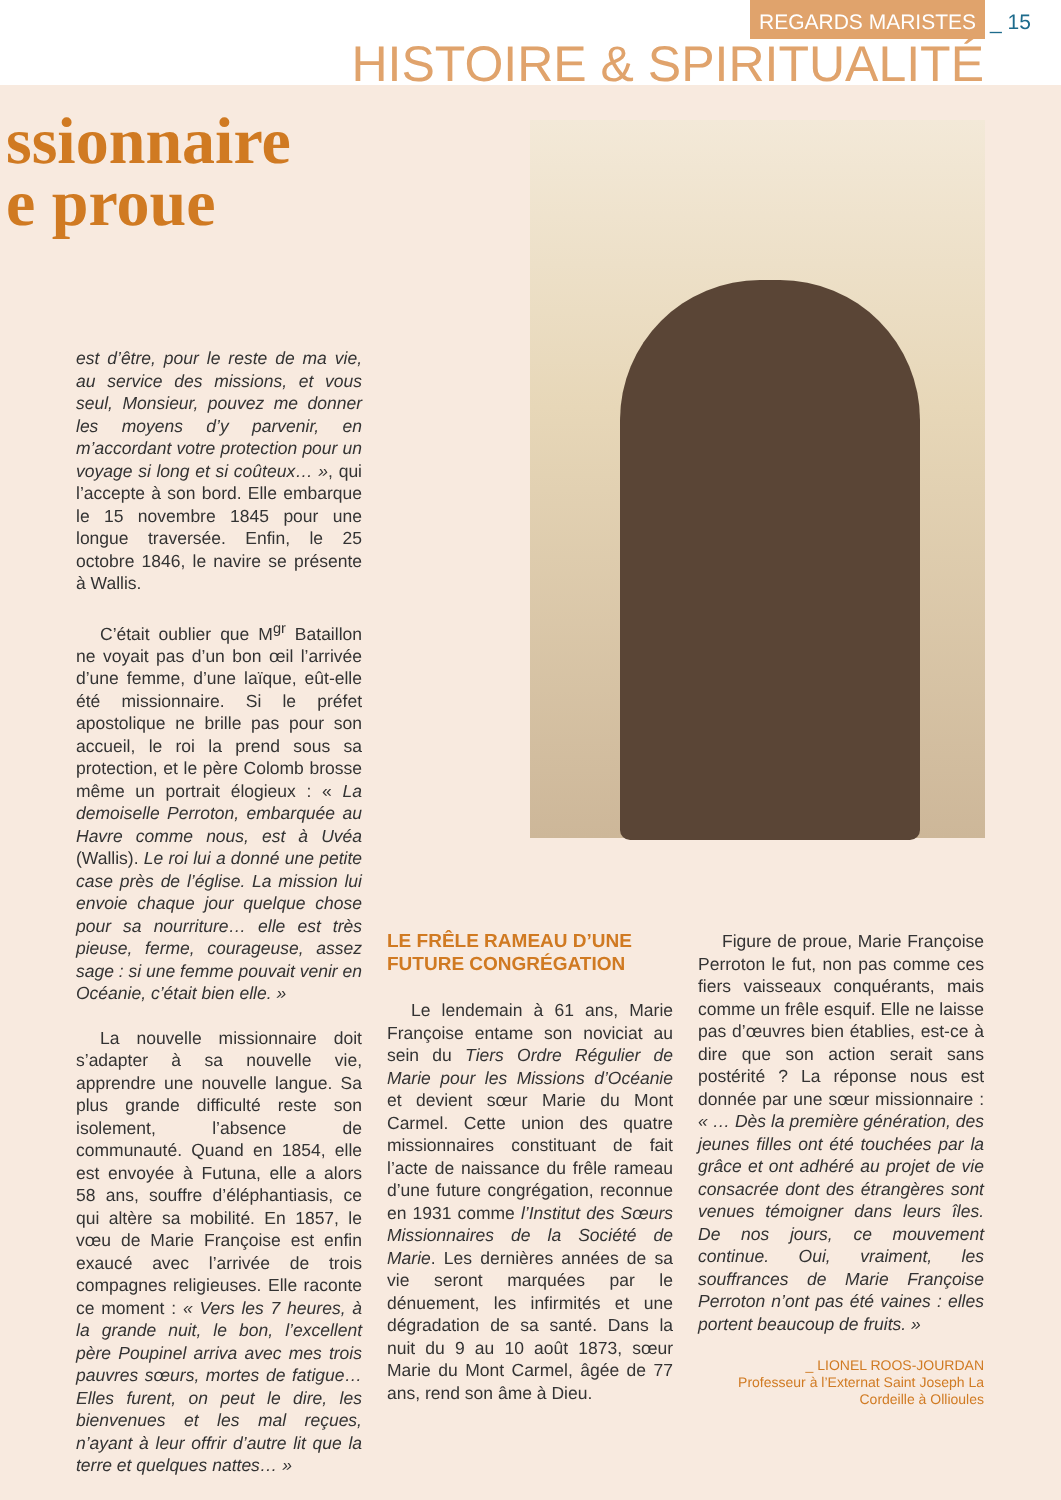REGARDS MARISTES _ 15
HISTOIRE & SPIRITUALITÉ
ssionnaire
e proue
est d’être, pour le reste de ma vie, au service des missions, et vous seul, Monsieur, pouvez me donner les moyens d’y parvenir, en m’accordant votre protection pour un voyage si long et si coûteux… », qui l’accepte à son bord. Elle embarque le 15 novembre 1845 pour une longue traversée. Enfin, le 25 octobre 1846, le navire se présente à Wallis.
C’était oublier que M<sup>gr</sup> Bataillon ne voyait pas d’un bon œil l’arrivée d’une femme, d’une laïque, eût-elle été missionnaire. Si le préfet apostolique ne brille pas pour son accueil, le roi la prend sous sa protection, et le père Colomb brosse même un portrait élogieux : « La demoiselle Perroton, embarquée au Havre comme nous, est à Uvéa (Wallis). Le roi lui a donné une petite case près de l’église. La mission lui envoie chaque jour quelque chose pour sa nourriture… elle est très pieuse, ferme, courageuse, assez sage : si une femme pouvait venir en Océanie, c’était bien elle. »
La nouvelle missionnaire doit s’adapter à sa nouvelle vie, apprendre une nouvelle langue. Sa plus grande difficulté reste son isolement, l’absence de communauté. Quand en 1854, elle est envoyée à Futuna, elle a alors 58 ans, souffre d’éléphantiasis, ce qui altère sa mobilité. En 1857, le vœu de Marie Françoise est enfin exaucé avec l’arrivée de trois compagnes religieuses. Elle raconte ce moment : « Vers les 7 heures, à la grande nuit, le bon, l’excellent père Poupinel arriva avec mes trois pauvres sœurs, mortes de fatigue… Elles furent, on peut le dire, les bienvenues et les mal reçues, n’ayant à leur offrir d’autre lit que la terre et quelques nattes… »
LE FRÊLE RAMEAU D’UNE FUTURE CONGRÉGATION
Le lendemain à 61 ans, Marie Françoise entame son noviciat au sein du Tiers Ordre Régulier de Marie pour les Missions d’Océanie et devient sœur Marie du Mont Carmel. Cette union des quatre missionnaires constituant de fait l’acte de naissance du frêle rameau d’une future congrégation, reconnue en 1931 comme l’Institut des Sœurs Missionnaires de la Société de Marie. Les dernières années de sa vie seront marquées par le dénuement, les infirmités et une dégradation de sa santé. Dans la nuit du 9 au 10 août 1873, sœur Marie du Mont Carmel, âgée de 77 ans, rend son âme à Dieu.
Figure de proue, Marie Françoise Perroton le fut, non pas comme ces fiers vaisseaux conquérants, mais comme un frêle esquif. Elle ne laisse pas d’œuvres bien établies, est-ce à dire que son action serait sans postérité ? La réponse nous est donnée par une sœur missionnaire : « … Dès la première génération, des jeunes filles ont été touchées par la grâce et ont adhéré au projet de vie consacrée dont des étrangères sont venues témoigner dans leurs îles. De nos jours, ce mouvement continue. Oui, vraiment, les souffrances de Marie Françoise Perroton n’ont pas été vaines : elles portent beaucoup de fruits. »
_ LIONEL ROOS-JOURDAN
Professeur à l’Externat Saint Joseph La Cordeille à Ollioules